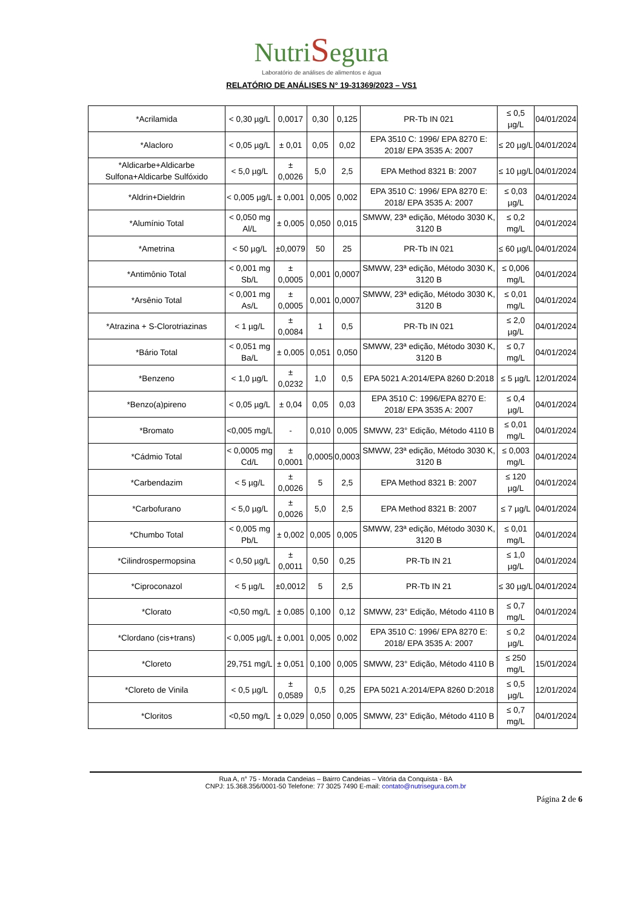NutriSegura
Laboratório de análises de alimentos e água
RELATÓRIO DE ANÁLISES N° 19-31369/2023 – VS1
| *Acrilamida | < 0,30 µg/L | 0,0017 | 0,30 | 0,125 | PR-Tb IN 021 | ≤ 0,5 µg/L | 04/01/2024 |
| *Alacloro | < 0,05 µg/L | ± 0,01 | 0,05 | 0,02 | EPA 3510 C: 1996/ EPA 8270 E: 2018/ EPA 3535 A: 2007 | ≤ 20 µg/L | 04/01/2024 |
| *Aldicarbe+Aldicarbe Sulfona+Aldicarbe Sulfóxido | < 5,0 µg/L | ± 0,0026 | 5,0 | 2,5 | EPA Method 8321 B: 2007 | ≤ 10 µg/L | 04/01/2024 |
| *Aldrin+Dieldrin | < 0,005 µg/L | ± 0,001 | 0,005 | 0,002 | EPA 3510 C: 1996/ EPA 8270 E: 2018/ EPA 3535 A: 2007 | ≤ 0,03 µg/L | 04/01/2024 |
| *Alumínio Total | < 0,050 mg Al/L | ± 0,005 | 0,050 | 0,015 | SMWW, 23ª edição, Método 3030 K, 3120 B | ≤ 0,2 mg/L | 04/01/2024 |
| *Ametrina | < 50 µg/L | ±0,0079 | 50 | 25 | PR-Tb IN 021 | ≤ 60 µg/L | 04/01/2024 |
| *Antimônio Total | < 0,001 mg Sb/L | ± 0,0005 | 0,001 | 0,0007 | SMWW, 23ª edição, Método 3030 K, 3120 B | ≤ 0,006 mg/L | 04/01/2024 |
| *Arsênio Total | < 0,001 mg As/L | ± 0,0005 | 0,001 | 0,0007 | SMWW, 23ª edição, Método 3030 K, 3120 B | ≤ 0,01 mg/L | 04/01/2024 |
| *Atrazina + S-Clorotriazinas | < 1 µg/L | ± 0,0084 | 1 | 0,5 | PR-Tb IN 021 | ≤ 2,0 µg/L | 04/01/2024 |
| *Bário Total | < 0,051 mg Ba/L | ± 0,005 | 0,051 | 0,050 | SMWW, 23ª edição, Método 3030 K, 3120 B | ≤ 0,7 mg/L | 04/01/2024 |
| *Benzeno | < 1,0 µg/L | ± 0,0232 | 1,0 | 0,5 | EPA 5021 A:2014/EPA 8260 D:2018 | ≤ 5 µg/L | 12/01/2024 |
| *Benzo(a)pireno | < 0,05 µg/L | ± 0,04 | 0,05 | 0,03 | EPA 3510 C: 1996/EPA 8270 E: 2018/ EPA 3535 A: 2007 | ≤ 0,4 µg/L | 04/01/2024 |
| *Bromato | <0,005 mg/L | - | 0,010 | 0,005 | SMWW, 23° Edição, Método 4110 B | ≤ 0,01 mg/L | 04/01/2024 |
| *Cádmio Total | < 0,0005 mg Cd/L | ± 0,0001 | 0,0005 | 0,0003 | SMWW, 23ª edição, Método 3030 K, 3120 B | ≤ 0,003 mg/L | 04/01/2024 |
| *Carbendazim | < 5 µg/L | ± 0,0026 | 5 | 2,5 | EPA Method 8321 B: 2007 | ≤ 120 µg/L | 04/01/2024 |
| *Carbofurano | < 5,0 µg/L | ± 0,0026 | 5,0 | 2,5 | EPA Method 8321 B: 2007 | ≤ 7 µg/L | 04/01/2024 |
| *Chumbo Total | < 0,005 mg Pb/L | ± 0,002 | 0,005 | 0,005 | SMWW, 23ª edição, Método 3030 K, 3120 B | ≤ 0,01 mg/L | 04/01/2024 |
| *Cilindrospermopsina | < 0,50 µg/L | ± 0,0011 | 0,50 | 0,25 | PR-Tb IN 21 | ≤ 1,0 µg/L | 04/01/2024 |
| *Ciproconazol | < 5 µg/L | ±0,0012 | 5 | 2,5 | PR-Tb IN 21 | ≤ 30 µg/L | 04/01/2024 |
| *Clorato | <0,50 mg/L | ± 0,085 | 0,100 | 0,12 | SMWW, 23° Edição, Método 4110 B | ≤ 0,7 mg/L | 04/01/2024 |
| *Clordano (cis+trans) | < 0,005 µg/L | ± 0,001 | 0,005 | 0,002 | EPA 3510 C: 1996/ EPA 8270 E: 2018/ EPA 3535 A: 2007 | ≤ 0,2 µg/L | 04/01/2024 |
| *Cloreto | 29,751 mg/L | ± 0,051 | 0,100 | 0,005 | SMWW, 23° Edição, Método 4110 B | ≤ 250 mg/L | 15/01/2024 |
| *Cloreto de Vinila | < 0,5 µg/L | ± 0,0589 | 0,5 | 0,25 | EPA 5021 A:2014/EPA 8260 D:2018 | ≤ 0,5 µg/L | 12/01/2024 |
| *Cloritos | <0,50 mg/L | ± 0,029 | 0,050 | 0,005 | SMWW, 23° Edição, Método 4110 B | ≤ 0,7 mg/L | 04/01/2024 |
Rua A, n° 75 - Morada Candeias – Bairro Candeias – Vitória da Conquista - BA
CNPJ: 15.368.356/0001-50 Telefone: 77 3025 7490 E-mail: contato@nutrisegura.com.br
Página 2 de 6